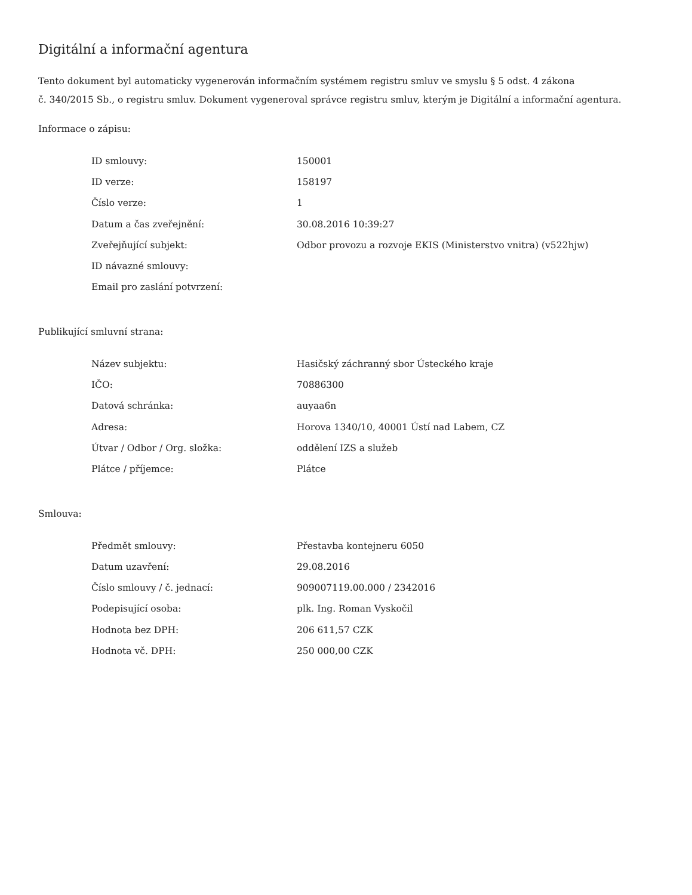Digitální a informační agentura
Tento dokument byl automaticky vygenerován informačním systémem registru smluv ve smyslu § 5 odst. 4 zákona
č. 340/2015 Sb., o registru smluv. Dokument vygeneroval správce registru smluv, kterým je Digitální a informační agentura.
Informace o zápisu:
| ID smlouvy: | 150001 |
| ID verze: | 158197 |
| Číslo verze: | 1 |
| Datum a čas zveřejnění: | 30.08.2016 10:39:27 |
| Zveřejňující subjekt: | Odbor provozu a rozvoje EKIS (Ministerstvo vnitra) (v522hjw) |
| ID návazné smlouvy: | |
| Email pro zaslání potvrzení: | |
Publikující smluvní strana:
| Název subjektu: | Hasičský záchranný sbor Ústeckého kraje |
| IČO: | 70886300 |
| Datová schránka: | auyaa6n |
| Adresa: | Horova 1340/10, 40001 Ústí nad Labem, CZ |
| Útvar / Odbor / Org. složka: | oddělení IZS a služeb |
| Plátce / příjemce: | Plátce |
Smlouva:
| Předmět smlouvy: | Přestavba kontejneru 6050 |
| Datum uzavření: | 29.08.2016 |
| Číslo smlouvy / č. jednací: | 909007119.00.000 / 2342016 |
| Podepisující osoba: | plk. Ing. Roman Vyskočil |
| Hodnota bez DPH: | 206 611,57 CZK |
| Hodnota vč. DPH: | 250 000,00 CZK |